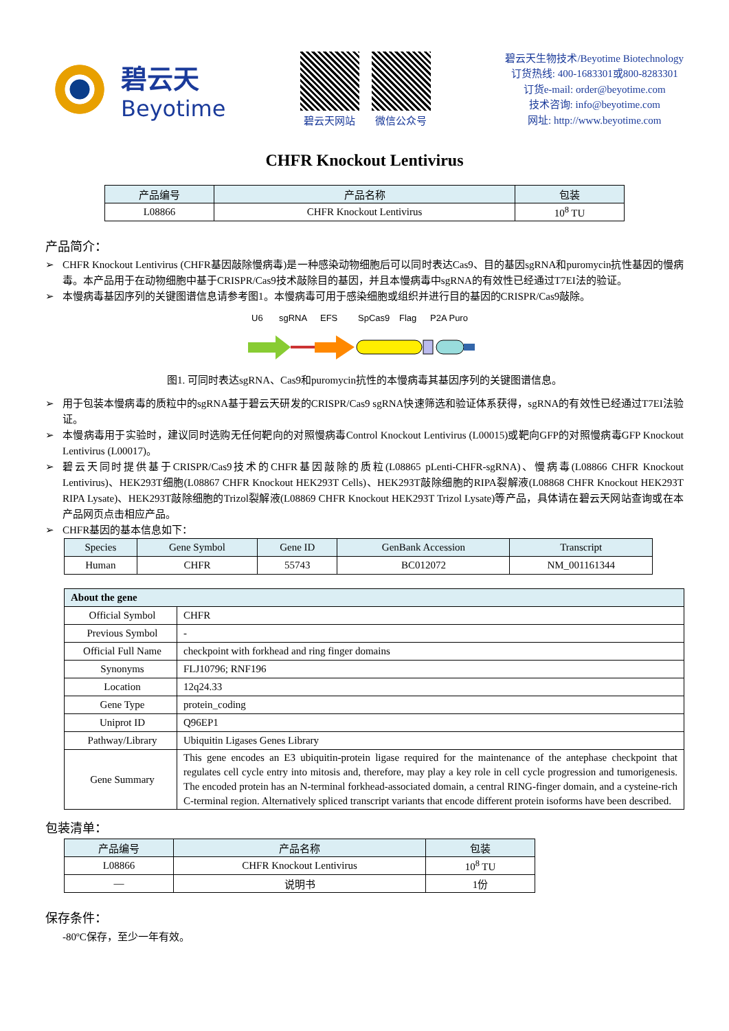碧云天
Beyotime
碧云天网站 微信公众号
碧云天生物技术/Beyotime Biotechnology
订货热线: 400-1683301或800-8283301
订货e-mail: order@beyotime.com
技术咨询: info@beyotime.com
网址: http://www.beyotime.com
CHFR Knockout Lentivirus
| 产品编号 | 产品名称 | 包装 |
| --- | --- | --- |
| L08866 | CHFR Knockout Lentivirus | 10<sup>8</sup> TU |
产品简介：
➢ CHFR Knockout Lentivirus (CHFR基因敲除慢病毒)是一种感染动物细胞后可以同时表达Cas9、目的基因sgRNA和puromycin抗性基因的慢病毒。本产品用于在动物细胞中基于CRISPR/Cas9技术敲除目的基因，并且本慢病毒中sgRNA的有效性已经通过T7EI法的验证。
➢ 本慢病毒基因序列的关键图谱信息请参考图1。本慢病毒可用于感染细胞或组织并进行目的基因的CRISPR/Cas9敲除。
U6
sgRNA
EFS
SpCas9
Flag
P2A Puro
图1. 可同时表达sgRNA、Cas9和puromycin抗性的本慢病毒其基因序列的关键图谱信息。
➢ 用于包装本慢病毒的质粒中的sgRNA基于碧云天研发的CRISPR/Cas9 sgRNA快速筛选和验证体系获得，sgRNA的有效性已经通过T7EI法验证。
➢ 本慢病毒用于实验时，建议同时选购无任何靶向的对照慢病毒Control Knockout Lentivirus (L00015)或靶向GFP的对照慢病毒GFP Knockout Lentivirus (L00017)。
➢ 碧云天同时提供基于CRISPR/Cas9技术的CHFR基因敲除的质粒(L08865 pLenti-CHFR-sgRNA)、慢病毒(L08866 CHFR Knockout Lentivirus)、HEK293T细胞(L08867 CHFR Knockout HEK293T Cells)、HEK293T敲除细胞的RIPA裂解液(L08868 CHFR Knockout HEK293T RIPA Lysate)、HEK293T敲除细胞的Trizol裂解液(L08869 CHFR Knockout HEK293T Trizol Lysate)等产品，具体请在碧云天网站查询或在本产品网页点击相应产品。
➢ CHFR基因的基本信息如下：
| Species | Gene Symbol | Gene ID | GenBank Accession | Transcript |
| --- | --- | --- | --- | --- |
| Human | CHFR | 55743 | BC012072 | NM_001161344 |
| About the gene | |
| --- | --- |
| Official Symbol | CHFR |
| Previous Symbol | - |
| Official Full Name | checkpoint with forkhead and ring finger domains |
| Synonyms | FLJ10796; RNF196 |
| Location | 12q24.33 |
| Gene Type | protein_coding |
| Uniprot ID | Q96EP1 |
| Pathway/Library | Ubiquitin Ligases Genes Library |
| Gene Summary | This gene encodes an E3 ubiquitin-protein ligase required for the maintenance of the antephase checkpoint that regulates cell cycle entry into mitosis and, therefore, may play a key role in cell cycle progression and tumorigenesis. The encoded protein has an N-terminal forkhead-associated domain, a central RING-finger domain, and a cysteine-rich C-terminal region. Alternatively spliced transcript variants that encode different protein isoforms have been described. |
包装清单：
| 产品编号 | 产品名称 | 包装 |
| --- | --- | --- |
| L08866 | CHFR Knockout Lentivirus | 10<sup>8</sup> TU |
| — | 说明书 | 1份 |
保存条件：
-80ºC保存，至少一年有效。